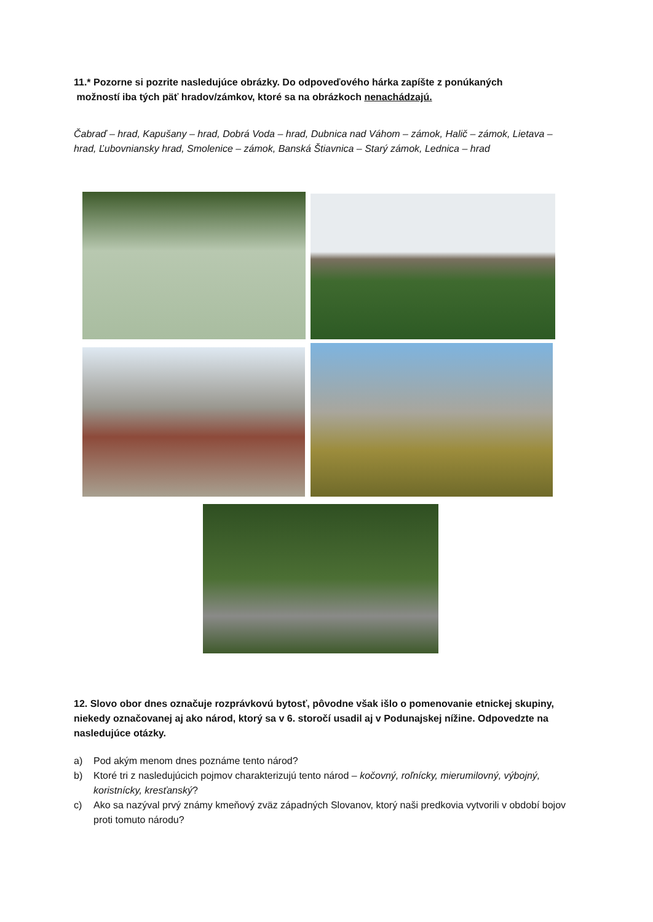11.* Pozorne si pozrite nasledujúce obrázky. Do odpoveďového hárka zapíšte z ponúkaných
možností iba tých päť hradov/zámkov, ktoré sa na obrázkoch nenachádzajú.
Čabraď – hrad, Kapušany – hrad, Dobrá Voda – hrad, Dubnica nad Váhom – zámok, Halič – zámok, Lietava – hrad, Ľubovniansky hrad, Smolenice – zámok, Banská Štiavnica – Starý zámok, Lednica – hrad
12. Slovo obor dnes označuje rozprávkovú bytosť, pôvodne však išlo o pomenovanie etnickej skupiny, niekedy označovanej aj ako národ, ktorý sa v 6. storočí usadil aj v Podunajskej nížine. Odpovedzte na nasledujúce otázky.
a) Pod akým menom dnes poznáme tento národ?
b) Ktoré tri z nasledujúcich pojmov charakterizujú tento národ – kočovný, roľnícky, mierumilovný, výbojný, koristnícky, kresťanský?
c) Ako sa nazýval prvý známy kmeňový zväz západných Slovanov, ktorý naši predkovia vytvorili v období bojov proti tomuto národu?